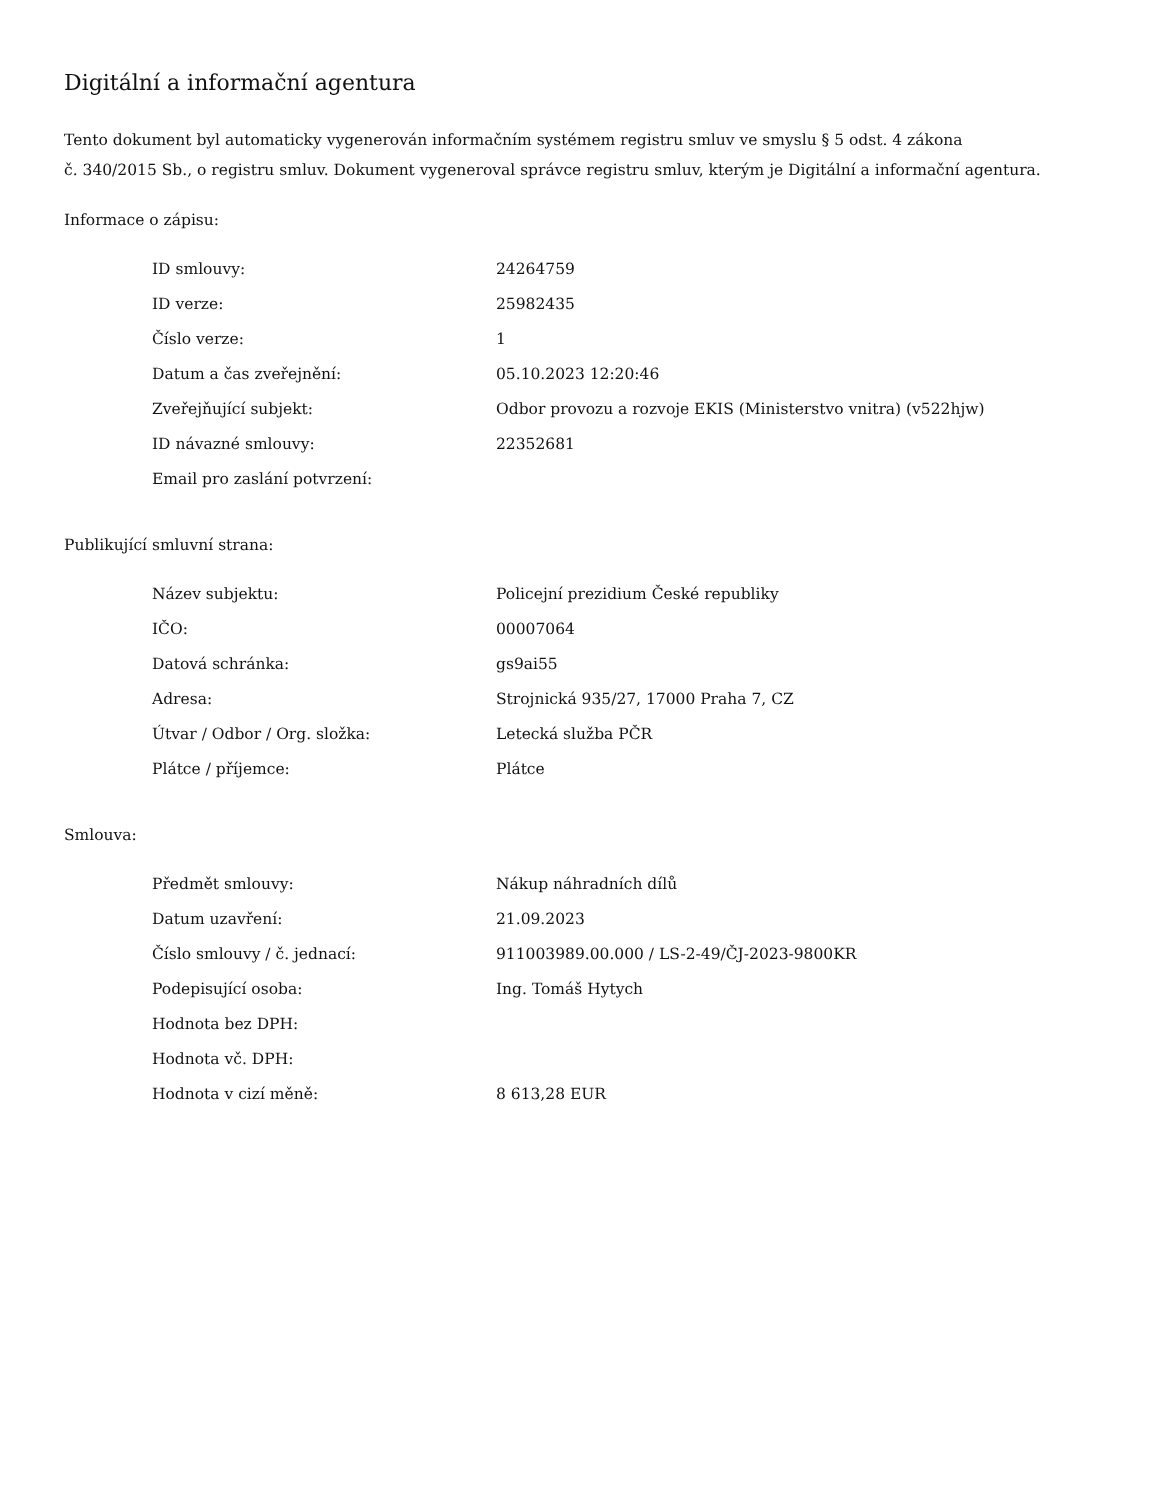Digitální a informační agentura
Tento dokument byl automaticky vygenerován informačním systémem registru smluv ve smyslu § 5 odst. 4 zákona
č. 340/2015 Sb., o registru smluv. Dokument vygeneroval správce registru smluv, kterým je Digitální a informační agentura.
Informace o zápisu:
| ID smlouvy: | 24264759 |
| ID verze: | 25982435 |
| Číslo verze: | 1 |
| Datum a čas zveřejnění: | 05.10.2023 12:20:46 |
| Zveřejňující subjekt: | Odbor provozu a rozvoje EKIS (Ministerstvo vnitra) (v522hjw) |
| ID návazné smlouvy: | 22352681 |
| Email pro zaslání potvrzení: | |
Publikující smluvní strana:
| Název subjektu: | Policejní prezidium České republiky |
| IČO: | 00007064 |
| Datová schránka: | gs9ai55 |
| Adresa: | Strojnická 935/27, 17000 Praha 7, CZ |
| Útvar / Odbor / Org. složka: | Letecká služba PČR |
| Plátce / příjemce: | Plátce |
Smlouva:
| Předmět smlouvy: | Nákup náhradních dílů |
| Datum uzavření: | 21.09.2023 |
| Číslo smlouvy / č. jednací: | 911003989.00.000 / LS-2-49/ČJ-2023-9800KR |
| Podepisující osoba: | Ing. Tomáš Hytych |
| Hodnota bez DPH: | |
| Hodnota vč. DPH: | |
| Hodnota v cizí měně: | 8 613,28 EUR |